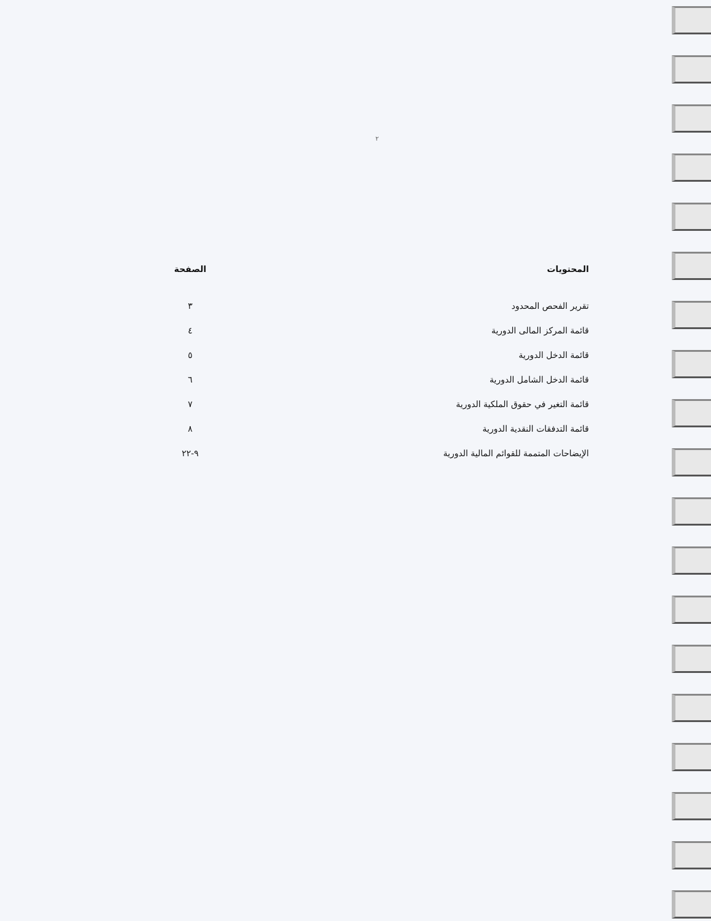٢
| المحتويات | الصفحة |
| --- | --- |
| تقرير الفحص المحدود | ٣ |
| قائمة المركز المالى الدورية | ٤ |
| قائمة الدخل الدورية | ٥ |
| قائمة الدخل الشامل الدورية | ٦ |
| قائمة التغير في حقوق الملكية الدورية | ٧ |
| قائمة التدفقات النقدية الدورية | ٨ |
| الإيضاحات المتممة للقوائم المالية الدورية | ٩-٢٢ |